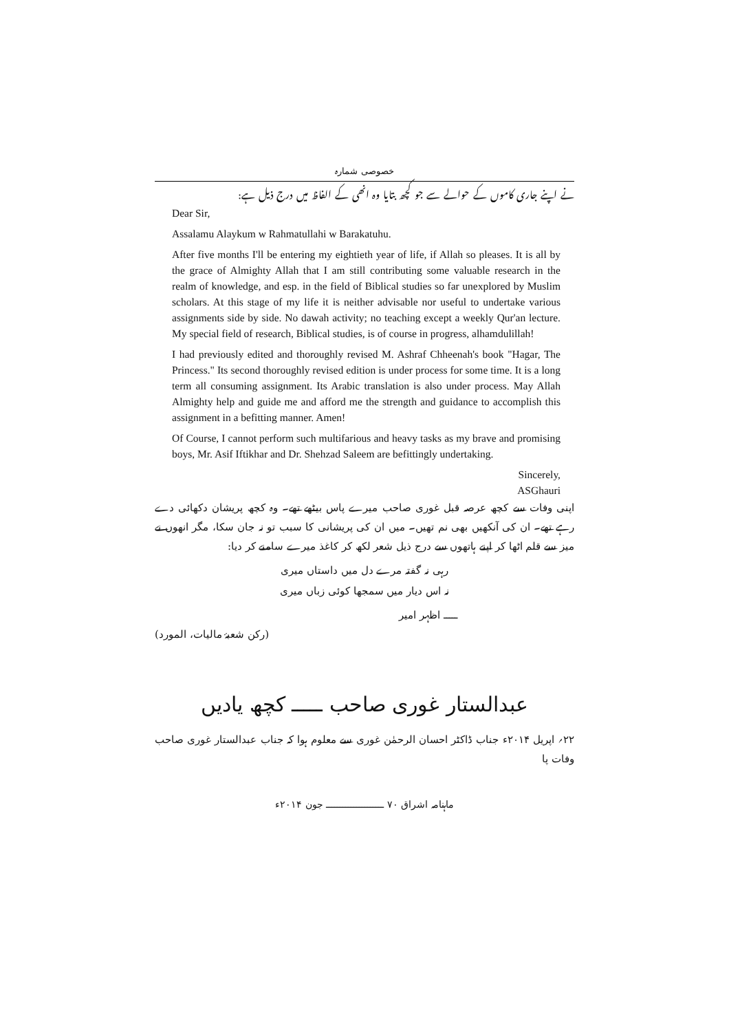خصوصی شمارہ
نے اپنے جاری کاموں کے حوالے سے جو کچھ بتایا وہ انھی کے الفاظ میں درج ذیل ہے:
Dear Sir,
Assalamu Alaykum w Rahmatullahi w Barakatuhu.
After five months I'll be entering my eightieth year of life, if Allah so pleases. It is all by the grace of Almighty Allah that I am still contributing some valuable research in the realm of knowledge, and esp. in the field of Biblical studies so far unexplored by Muslim scholars. At this stage of my life it is neither advisable nor useful to undertake various assignments side by side. No dawah activity; no teaching except a weekly Qur'an lecture. My special field of research, Biblical studies, is of course in progress, alhamdulillah!
I had previously edited and thoroughly revised M. Ashraf Chheenah's book "Hagar, The Princess." Its second thoroughly revised edition is under process for some time. It is a long term all consuming assignment. Its Arabic translation is also under process. May Allah Almighty help and guide me and afford me the strength and guidance to accomplish this assignment in a befitting manner. Amen!
Of Course, I cannot perform such multifarious and heavy tasks as my brave and promising boys, Mr. Asif Iftikhar and Dr. Shehzad Saleem are befittingly undertaking.
Sincerely,
ASGhauri
اپنی وفات سے کچھ عرصہ قبل غوری صاحب میرے پاس بیٹھے تھے۔ وہ کچھ پریشان دکھائی دے رہے تھے۔ ان کی آنکھیں بھی نم تھیں۔ میں ان کی پریشانی کا سبب تو نہ جان سکا، مگر انھوں نے میز سے قلم اٹھا کر اپنے ہاتھوں سے درج ذیل شعر لکھ کر کاغذ میرے سامنے کر دیا:
رہی نہ گفتہ مرے دل میں داستاں میری
نہ اس دیار میں سمجھا کوئی زباں میری
ـــــ اظہر امیر
(رکن شعبۂ مالیات، المورد)
عبدالستار غوری صاحب ـــــ کچھ یادیں
۲۲؍ اپریل ۲۰۱۴ء جناب ڈاکٹر احسان الرحمٰن غوری سے معلوم ہوا کہ جناب عبدالستار غوری صاحب وفات پا
ماہنامہ اشراق ۷۰ ـــــــــــــــــــــ جون ۲۰۱۴ء